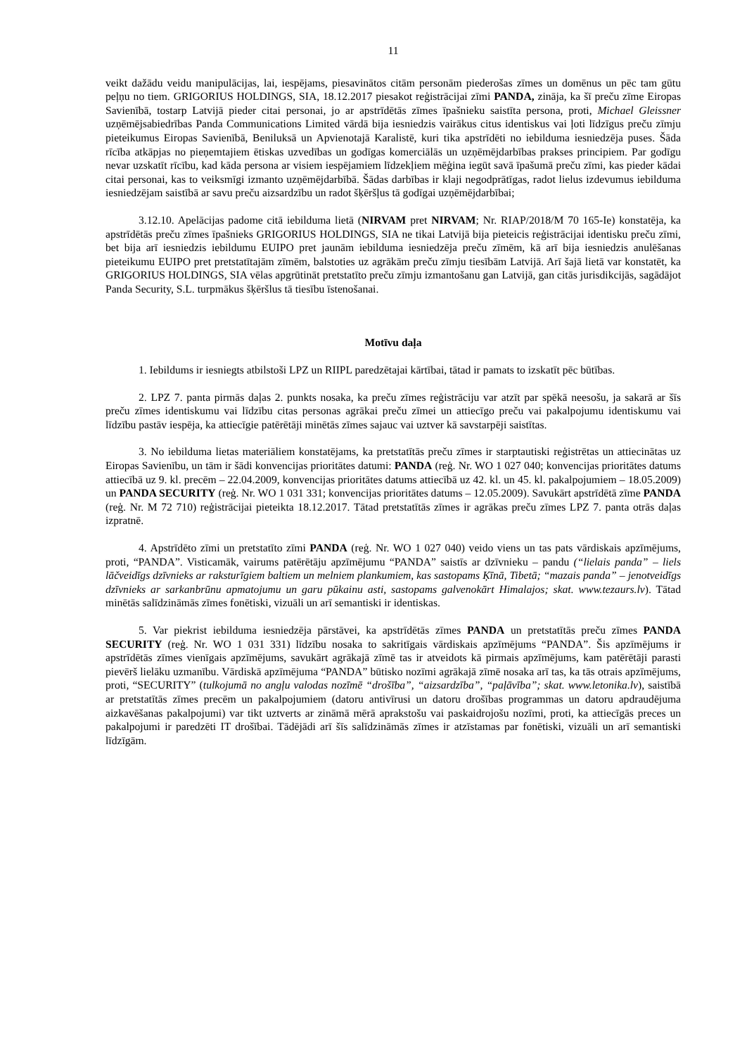11
veikt dažādu veidu manipulācijas, lai, iespējams, piesavinātos citām personām piederošas zīmes un domēnus un pēc tam gūtu peļņu no tiem. GRIGORIUS HOLDINGS, SIA, 18.12.2017 piesakot reģistrācijai zīmi PANDA, zināja, ka šī preču zīme Eiropas Savienībā, tostarp Latvijā pieder citai personai, jo ar apstrīdētās zīmes īpašnieku saistīta persona, proti, Michael Gleissner uzņēmējsabiedrības Panda Communications Limited vārdā bija iesniedzis vairākus citus identiskus vai ļoti līdzīgus preču zīmju pieteikumus Eiropas Savienībā, Beniluksā un Apvienotajā Karalistē, kuri tika apstrīdēti no iebilduma iesniedzēja puses. Šāda rīcība atkāpjas no pieņemtajiem ētiskas uzvedības un godīgas komerciālās un uzņēmējdarbības prakses principiem. Par godīgu nevar uzskatīt rīcību, kad kāda persona ar visiem iespējamiem līdzekļiem mēģina iegūt savā īpašumā preču zīmi, kas pieder kādai citai personai, kas to veiksmīgi izmanto uzņēmējdarbībā. Šādas darbības ir klaji negodprātīgas, radot lielus izdevumus iebilduma iesniedzējam saistībā ar savu preču aizsardzību un radot šķēršļus tā godīgai uzņēmējdarbībai;
3.12.10. Apelācijas padome citā iebilduma lietā (NIRVAM pret NIRVAM; Nr. RIAP/2018/M 70 165-Ie) konstatēja, ka apstrīdētās preču zīmes īpašnieks GRIGORIUS HOLDINGS, SIA ne tikai Latvijā bija pieteicis reģistrācijai identisku preču zīmi, bet bija arī iesniedzis iebildumu EUIPO pret jaunām iebilduma iesniedzēja preču zīmēm, kā arī bija iesniedzis anulēšanas pieteikumu EUIPO pret pretstatītajām zīmēm, balstoties uz agrākām preču zīmju tiesībām Latvijā. Arī šajā lietā var konstatēt, ka GRIGORIUS HOLDINGS, SIA vēlas apgrūtināt pretstatīto preču zīmju izmantošanu gan Latvijā, gan citās jurisdikcijās, sagādājot Panda Security, S.L. turpmākus šķēršlus tā tiesību īstenošanai.
Motīvu daļa
1. Iebildums ir iesniegts atbilstoši LPZ un RIIPL paredzētajai kārtībai, tātad ir pamats to izskatīt pēc būtības.
2. LPZ 7. panta pirmās daļas 2. punkts nosaka, ka preču zīmes reģistrāciju var atzīt par spēkā neesošu, ja sakarā ar šīs preču zīmes identiskumu vai līdzību citas personas agrākai preču zīmei un attiecīgo preču vai pakalpojumu identiskumu vai līdzību pastāv iespēja, ka attiecīgie patērētāji minētās zīmes sajauc vai uztver kā savstarpēji saistītas.
3. No iebilduma lietas materiāliem konstatējams, ka pretstatītās preču zīmes ir starptautiski reģistrētas un attiecinātas uz Eiropas Savienību, un tām ir šādi konvencijas prioritātes datumi: PANDA (reģ. Nr. WO 1 027 040; konvencijas prioritātes datums attiecībā uz 9. kl. precēm – 22.04.2009, konvencijas prioritātes datums attiecībā uz 42. kl. un 45. kl. pakalpojumiem – 18.05.2009) un PANDA SECURITY (reģ. Nr. WO 1 031 331; konvencijas prioritātes datums – 12.05.2009). Savukārt apstrīdētā zīme PANDA (reģ. Nr. M 72 710) reģistrācijai pieteikta 18.12.2017. Tātad pretstatītās zīmes ir agrākas preču zīmes LPZ 7. panta otrās daļas izpratnē.
4. Apstrīdēto zīmi un pretstatīto zīmi PANDA (reģ. Nr. WO 1 027 040) veido viens un tas pats vārdiskais apzīmējums, proti, “PANDA”. Visticamāk, vairums patērētāju apzīmējumu “PANDA” saistīs ar dzīvnieku – pandu (“lielais panda” – liels lāčveidīgs dzīvnieks ar raksturīgiem baltiem un melniem plankumiem, kas sastopams Ķīnā, Tibetā; “mazais panda” – jenotveidīgs dzīvnieks ar sarkanbrūnu apmatojumu un garu pūkainu asti, sastopams galvenokārt Himalajos; skat. www.tezaurs.lv). Tātad minētās salīdzināmās zīmes fonētiski, vizuāli un arī semantiski ir identiskas.
5. Var piekrist iebilduma iesniedzēja pārstāvei, ka apstrīdētās zīmes PANDA un pretstatītās preču zīmes PANDA SECURITY (reģ. Nr. WO 1 031 331) līdzību nosaka to sakritīgais vārdiskais apzīmējums “PANDA”. Šis apzīmējums ir apstrīdētās zīmes vienīgais apzīmējums, savukārt agrākajā zīmē tas ir atveidots kā pirmais apzīmējums, kam patērētāji parasti pievērš lielāku uzmanību. Vārdiskā apzīmējuma “PANDA” būtisko nozīmi agrākajā zīmē nosaka arī tas, ka tās otrais apzīmējums, proti, “SECURITY” (tulkojumā no angļu valodas nozīmē “drošība”, “aizsardzība”, “paļāvība”; skat. www.letonika.lv), saistībā ar pretstatītās zīmes precēm un pakalpojumiem (datoru antivīrusi un datoru drošības programmas un datoru apdraudējuma aizkavēšanas pakalpojumi) var tikt uztverts ar zināmā mērā aprakstošu vai paskaidrojošu nozīmi, proti, ka attiecīgās preces un pakalpojumi ir paredzēti IT drošībai. Tādējādi arī šīs salīdzināmās zīmes ir atzīstamas par fonētiski, vizuāli un arī semantiski līdzīgām.